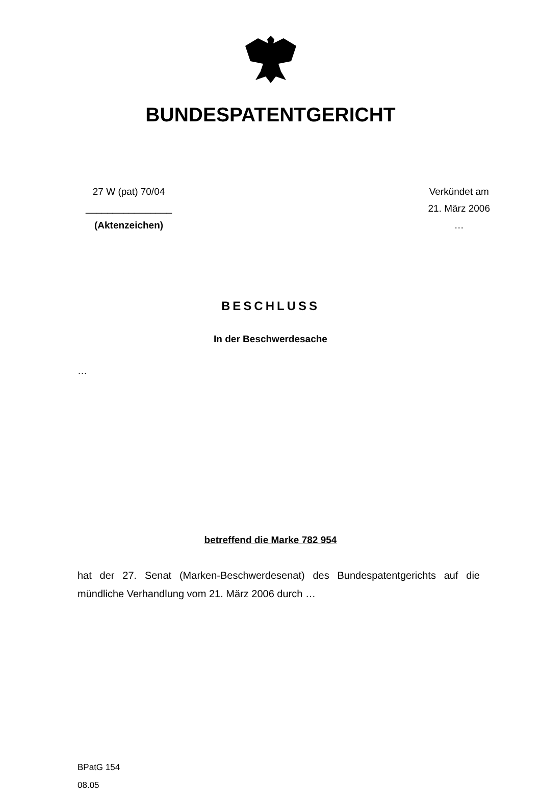BUNDESPATENTGERICHT
27 W (pat) 70/04
________________
(Aktenzeichen)
Verkündet am
21. März 2006
…
BESCHLUSS
In der Beschwerdesache
…
betreffend die Marke 782 954
hat der 27. Senat (Marken-Beschwerdesenat) des Bundespatentgerichts auf die mündliche Verhandlung vom 21. März 2006 durch …
BPatG 154
08.05